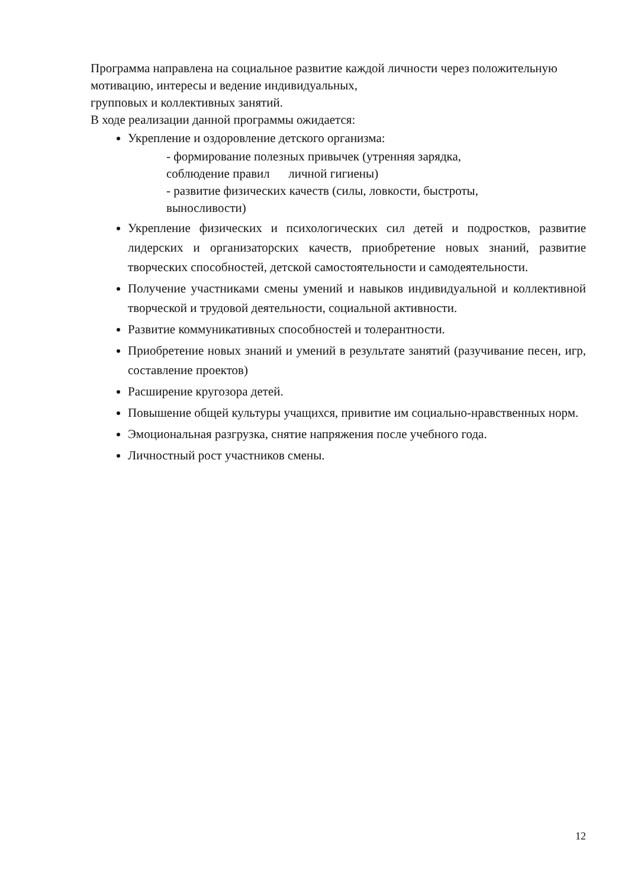Программа направлена на социальное развитие каждой личности через положительную мотивацию, интересы и ведение индивидуальных,
групповых и коллективных занятий.
В ходе реализации данной программы ожидается:
Укрепление и оздоровление детского организма:
- формирование полезных привычек (утренняя зарядка,
соблюдение правил личной гигиены)
- развитие физических качеств (силы, ловкости, быстроты,
выносливости)
Укрепление физических и психологических сил детей и подростков, развитие лидерских и организаторских качеств, приобретение новых знаний, развитие творческих способностей, детской самостоятельности и самодеятельности.
Получение участниками смены умений и навыков индивидуальной и коллективной творческой и трудовой деятельности, социальной активности.
Развитие коммуникативных способностей и толерантности.
Приобретение новых знаний и умений в результате занятий (разучивание песен, игр, составление проектов)
Расширение кругозора детей.
Повышение общей культуры учащихся, привитие им социально-нравственных норм.
Эмоциональная разгрузка, снятие напряжения после учебного года.
Личностный рост участников смены.
12